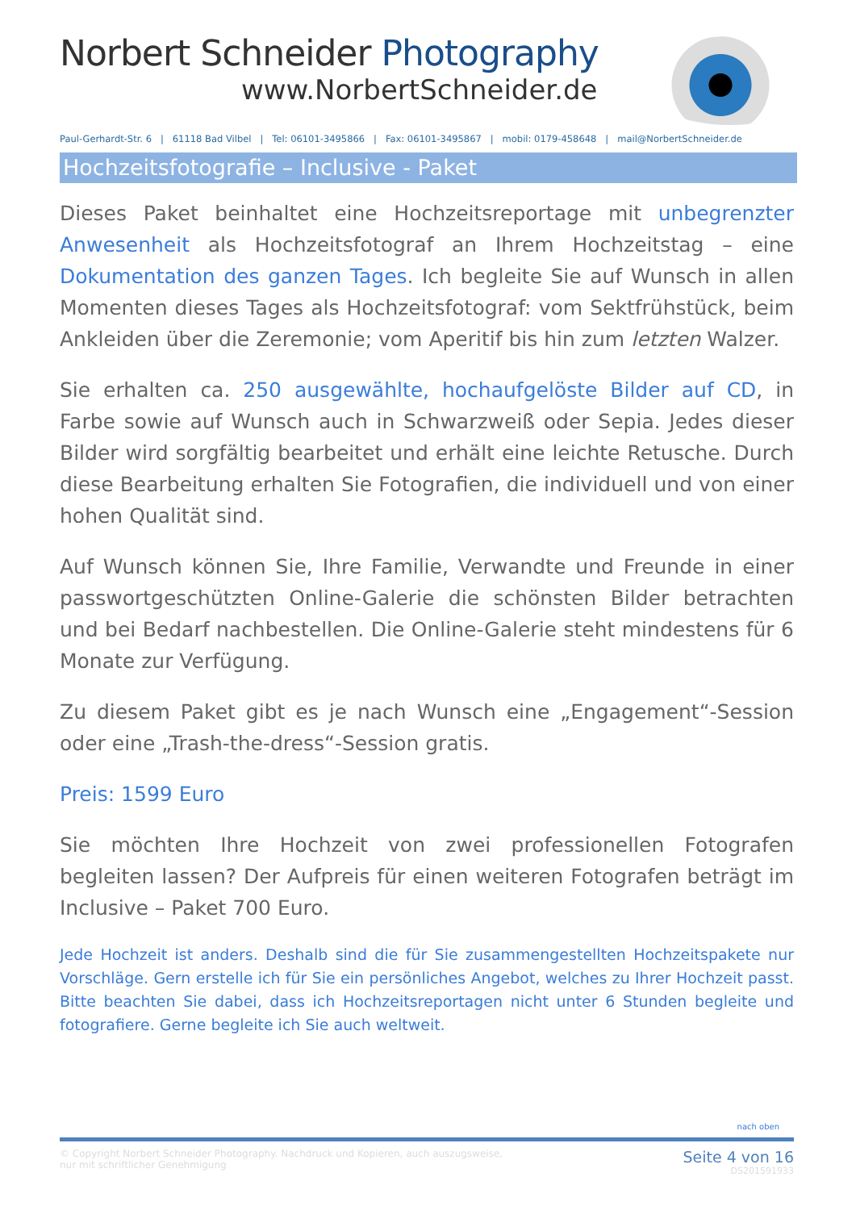Norbert Schneider Photography
www.NorbertSchneider.de
Paul-Gerhardt-Str. 6 | 61118 Bad Vilbel | Tel: 06101-3495866 | Fax: 06101-3495867 | mobil: 0179-458648 | mail@NorbertSchneider.de
Hochzeitsfotografie – Inclusive - Paket
Dieses Paket beinhaltet eine Hochzeitsreportage mit unbegrenzter Anwesenheit als Hochzeitsfotograf an Ihrem Hochzeitstag – eine Dokumentation des ganzen Tages. Ich begleite Sie auf Wunsch in allen Momenten dieses Tages als Hochzeitsfotograf: vom Sektfrühstück, beim Ankleiden über die Zeremonie; vom Aperitif bis hin zum letzten Walzer.
Sie erhalten ca. 250 ausgewählte, hochaufgelöste Bilder auf CD, in Farbe sowie auf Wunsch auch in Schwarzweiß oder Sepia. Jedes dieser Bilder wird sorgfältig bearbeitet und erhält eine leichte Retusche. Durch diese Bearbeitung erhalten Sie Fotografien, die individuell und von einer hohen Qualität sind.
Auf Wunsch können Sie, Ihre Familie, Verwandte und Freunde in einer passwortgeschützten Online-Galerie die schönsten Bilder betrachten und bei Bedarf nachbestellen. Die Online-Galerie steht mindestens für 6 Monate zur Verfügung.
Zu diesem Paket gibt es je nach Wunsch eine „Engagement“-Session oder eine „Trash-the-dress“-Session gratis.
Preis: 1599 Euro
Sie möchten Ihre Hochzeit von zwei professionellen Fotografen begleiten lassen? Der Aufpreis für einen weiteren Fotografen beträgt im Inclusive – Paket 700 Euro.
Jede Hochzeit ist anders. Deshalb sind die für Sie zusammengestellten Hochzeitspakete nur Vorschläge. Gern erstelle ich für Sie ein persönliches Angebot, welches zu Ihrer Hochzeit passt. Bitte beachten Sie dabei, dass ich Hochzeitsreportagen nicht unter 6 Stunden begleite und fotografiere. Gerne begleite ich Sie auch weltweit.
nach oben
© Copyright Norbert Schneider Photography. Nachdruck und Kopieren, auch auszugsweise,
nur mit schriftlicher Genehmigung
Seite 4 von 16
DS201591933